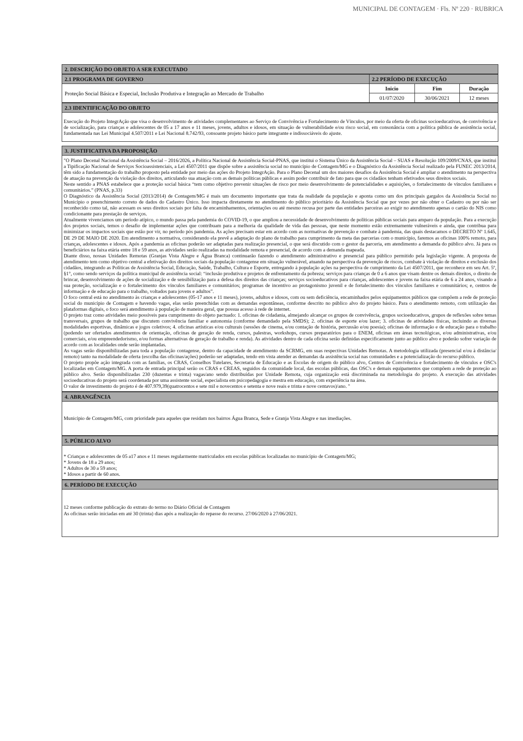MUNICIPAL DE CONTAGEM · Fls. Nº 220 · RUBRICA
2. DESCRIÇÃO DO OBJETO A SER EXECUTADO
| 2.1 PROGRAMA DE GOVERNO | 2.2 PERÍODO DE EXECUÇÃO | | |
| --- | --- | --- | --- |
| Proteção Social Básica e Especial, Inclusão Produtiva e Integração ao Mercado de Trabalho | Inicio | Fim | Duração |
| | 01/07/2020 | 30/06/2021 | 12 meses |
2.3 IDENTIFICAÇÃO DO OBJETO
Execução do Projeto IntegrAção que visa o desenvolvimento de atividades complementares ao Serviço de Convivência e Fortalecimento de Vínculos, por meio da oferta de oficinas socioeducativas, de convivência e de socialização, para crianças e adolescentes de 05 a 17 anos e 11 meses, jovens, adultos e idosos, em situação de vulnerabilidade e/ou risco social, em consonância com a política pública de assistência social, fundamentada nas Lei Municipal 4.507/2011 e Lei Nacional 8.742/93, consoante projeto básico parte integrante e indissociáveis do ajuste.
3. JUSTIFICATIVA DA PROPOSIÇÃO
"O Plano Decenal Nacional da Assistência Social – 2016/2026, a Política Nacional de Assistência Social-PNAS, que institui o Sistema Único da Assistência Social – SUAS e Resolução 109/2009/CNAS, que institui a Tipificação Nacional de Serviços Socioassistenciais, a Lei 4507/2011 que dispõe sobre a assistência social no município de Contagem/MG e o Diagnóstico da Assistência Social realizado pela FUNEC 2013/2014, têm sido a fundamentação do trabalho proposto pela entidade por meio das ações do Projeto IntegrAção. Para o Plano Decenal um dos maiores desafios da Assistência Social é ampliar o atendimento na perspectiva de atuação na prevenção da violação dos direitos, articulando sua atuação com as demais políticas públicas e assim poder contribuir de fato para que os cidadãos tenham efetivados seus direitos sociais.
Neste sentido a PNAS estabelece que a proteção social básica “tem como objetivo prevenir situações de risco por meio desenvolvimento de potencialidades e aquisições, o fortalecimento de vínculos familiares e comunitários.” (PNAS, p.33)
O Diagnóstico da Assistência Social (2013/2014) de Contagem/MG é mais um documento importante que trata da realidade da população e aponta como um dos principais gargalos da Assistência Social no Município o preenchimento correto de dados do Cadastro Único. Isso impacta diretamente no atendimento do público prioritário da Assistência Social que por vezes por não obter o Cadastro ou por não ser reconhecido como tal, não acessam os seus direitos sociais por falta de encaminhamentos, orientações ou até mesmo recusa por parte das entidades parceiras ao exigir no atendimento apenas o cartão do NIS como condicionante para prestação de serviços.
Atualmente vivenciamos um período atípico, o mundo passa pela pandemia do COVID-19, o que ampliou a necessidade de desenvolvimento de políticas públicas sociais para amparo da população. Para a execução dos projetos sociais, temos o desafio de implementar ações que contribuam para a melhoria da qualidade de vida das pessoas, que neste momento estão extremamente vulneráveis e ainda, que contribua para minimizar os impactos sociais que estão por vir, no período pós pandemia. As ações precisam estar em acordo com as normativas de prevenção e combate à pandemia, das quais destacamos o DECRETO Nº 1.645, DE 29 DE MAIO DE 2020. Em atendimento a normativa, considerando ela prevê a adaptação do plano de trabalho para cumprimento da meta das parcerias com o município, faremos as oficinas 100% remoto, para crianças, adolescentes e idosos. Após a pandemia as oficinas poderão ser adaptadas para realização presencial, o que será discutido com o gestor da parceria, em atendimento a demanda do público alvo. Já para os beneficiários na faixa etária entre 18 e 59 anos, as atividades serão realizadas na modalidade remota e presencial, de acordo com a demanda mapeada.
Diante disso, nossas Unidades Remotas (Granjas Vista Alegre e Água Branca) continuarão fazendo o atendimento administrativo e presencial para público permitido pela legislação vigente. A proposta de atendimento tem como objetivo central a efetivação dos direitos sociais da população contagense em situação vulnerável, atuando na perspectiva da prevenção de riscos, combate à violação de direitos e exclusão dos cidadãos, integrando as Políticas de Assistência Social, Educação, Saúde, Trabalho, Cultura e Esporte, entregando à população ações na perspectiva de cumprimento da Lei 4507/2011, que reconhece em seu Art. 5º, §1°, como sendo serviços da política municipal de assistência social: “inclusão produtiva e projetos de enfrentamento da pobreza; serviços para crianças de 0 a 6 anos que visam dentre os demais direitos, o direito de brincar, desenvolvimento de ações de socialização e de sensibilização para a defesa dos direitos das crianças; serviços socioeducativos para crianças, adolescentes e jovens na faixa etária de 6 a 24 anos, visando a sua proteção, socialização e o fortalecimento dos vínculos familiares e comunitários; programas de incentivo ao protagonismo juvenil e de fortalecimento dos vínculos familiares e comunitários; e, centros de informação e de educação para o trabalho, voltados para jovens e adultos”.
O foco central está no atendimento às crianças e adolescentes (05-17 anos e 11 meses), jovens, adultos e idosos, com ou sem deficiência, encaminhados pelos equipamentos públicos que compõem a rede de proteção social do município de Contagem e havendo vagas, elas serão preenchidas com as demandas espontâneas, conforme descrito no público alvo do projeto básico. Para o atendimento remoto, com utilização das plataformas digitais, o foco será atendimento à população de maneira geral, que possua acesso à rede de internet.
O projeto traz como atividades meio possíveis para cumprimento do objeto pactuado: 1. oficinas de cidadania, almejando alcançar os grupos de convivência, grupos socioeducativos, grupos de reflexões sobre temas transversais, grupos de trabalho que discutem convivência familiar e autonomia (conforme demandado pela SMDS); 2. oficinas de esporte e/ou lazer; 3. oficinas de atividades físicas, incluindo as diversas modalidades esportivas, dinâmicas e jogos coletivos; 4. oficinas artísticas e/ou culturais (sessões de cinema, e/ou contação de história, percussão e/ou poesia); oficinas de informação e de educação para o trabalho (podendo ser ofertados atendimentos de orientação, oficinas de geração de renda, cursos, palestras, workshops, cursos preparatórios para o ENEM, oficinas em áreas tecnológicas, e/ou administrativas, e/ou comerciais, e/ou empreendedorismo, e/ou formas alternativas de geração de trabalho e renda). As atividades dentro de cada oficina serão definidas especificamente junto ao público alvo e poderão sofrer variação de acordo com as localidades onde serão implantadas.
As vagas serão disponibilizadas para toda a população contagense, dentro da capacidade de atendimento da SCRMG, em suas respectivas Unidades Remotas. A metodologia utilizada (presencial e/ou à distância/ remoto) tanto na modalidade de oferta (escolha das oficinas/ações) poderão ser adaptadas, tendo em vista atender as demandas da assistência social nas comunidades e a potencialização do recurso público.
O projeto propõe ação integrada com as famílias, os CRAS, Conselhos Tutelares, Secretaria de Educação e as Escolas de origem do público alvo, Centros de Convivência e fortalecimento de vínculos e OSC's localizadas em Contagem/MG. A porta de entrada principal serão os CRAS e CREAS, seguidos da comunidade local, das escolas públicas, das OSC's e demais equipamentos que compõem a rede de proteção ao público alvo. Serão disponibilizadas 230 (duzentas e trinta) vagas/ano sendo distribuídas por Unidade Remota, cuja organização está discriminada na metodologia do projeto. A execução das atividades socioeducativas do projeto será coordenada por uma assistente social, especialista em psicopedagogia e mestra em educação, com experiência na área.
O valor de investimento do projeto é de 407.979,39(quatrocentos e sete mil e novecentos e setenta e nove reais e trinta e nove centavos)/ano. "
4. ABRANGÊNCIA
Município de Contagem/MG, com prioridade para aqueles que residam nos bairros Água Branca, Sede e Granja Vista Alegre e nas imediações.
5. PÚBLICO ALVO
* Crianças e adolescentes de 05 a17 anos e 11 meses regularmente matriculados em escolas públicas localizadas no município de Contagem/MG;
* Jovens de 18 a 29 anos;
* Adultos de 30 a 59 anos;
* Idosos a partir de 60 anos.
6. PERÍODO DE EXECUÇÃO
12 meses conforme publicação do extrato do termo no Diário Oficial de Contagem
As oficinas serão iniciadas em até 30 (trinta) dias após a realização do repasse do recurso. 27/06/2020 à 27/06/2021.